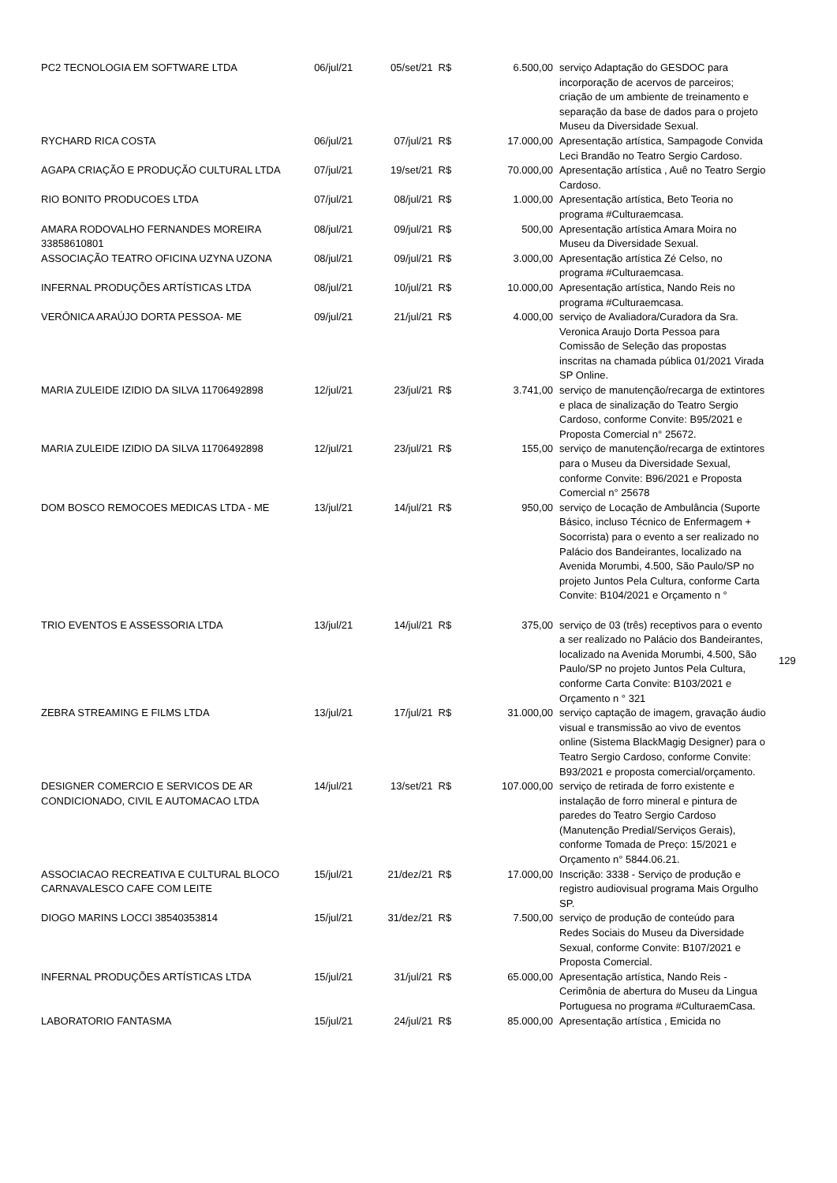| PC2 TECNOLOGIA EM SOFTWARE LTDA | 06/jul/21 | 05/set/21 | R$ | 6.500,00 | serviço Adaptação do GESDOC para incorporação de acervos de parceiros; criação de um ambiente de treinamento e separação da base de dados para o projeto Museu da Diversidade Sexual. |
| RYCHARD RICA COSTA | 06/jul/21 | 07/jul/21 | R$ | 17.000,00 | Apresentação artística, Sampagode Convida Leci Brandão no Teatro Sergio Cardoso. |
| AGAPA CRIAÇÃO E PRODUÇÃO CULTURAL LTDA | 07/jul/21 | 19/set/21 | R$ | 70.000,00 | Apresentação artística , Auê no Teatro Sergio Cardoso. |
| RIO BONITO PRODUCOES LTDA | 07/jul/21 | 08/jul/21 | R$ | 1.000,00 | Apresentação artística, Beto Teoria no programa #Culturaemcasa. |
| AMARA RODOVALHO FERNANDES MOREIRA 33858610801 | 08/jul/21 | 09/jul/21 | R$ | 500,00 | Apresentação artística Amara Moira no Museu da Diversidade Sexual. |
| ASSOCIAÇÃO TEATRO OFICINA UZYNA UZONA | 08/jul/21 | 09/jul/21 | R$ | 3.000,00 | Apresentação artística Zé Celso, no programa #Culturaemcasa. |
| INFERNAL PRODUÇÕES ARTÍSTICAS LTDA | 08/jul/21 | 10/jul/21 | R$ | 10.000,00 | Apresentação artística, Nando Reis no programa #Culturaemcasa. |
| VERÔNICA ARAÚJO DORTA PESSOA- ME | 09/jul/21 | 21/jul/21 | R$ | 4.000,00 | serviço de Avaliadora/Curadora da Sra. Veronica Araujo Dorta Pessoa para Comissão de Seleção das propostas inscritas na chamada pública 01/2021 Virada SP Online. |
| MARIA ZULEIDE IZIDIO DA SILVA 11706492898 | 12/jul/21 | 23/jul/21 | R$ | 3.741,00 | serviço de manutenção/recarga de extintores e placa de sinalização do Teatro Sergio Cardoso, conforme Convite: B95/2021 e Proposta Comercial n° 25672. |
| MARIA ZULEIDE IZIDIO DA SILVA 11706492898 | 12/jul/21 | 23/jul/21 | R$ | 155,00 | serviço de manutenção/recarga de extintores para o Museu da Diversidade Sexual, conforme Convite: B96/2021 e Proposta Comercial n° 25678 |
| DOM BOSCO REMOCOES MEDICAS LTDA - ME | 13/jul/21 | 14/jul/21 | R$ | 950,00 | serviço de Locação de Ambulância (Suporte Básico, incluso Técnico de Enfermagem + Socorrista) para o evento a ser realizado no Palácio dos Bandeirantes, localizado na Avenida Morumbi, 4.500, São Paulo/SP no projeto Juntos Pela Cultura, conforme Carta Convite: B104/2021 e Orçamento n ° |
| TRIO EVENTOS E ASSESSORIA LTDA | 13/jul/21 | 14/jul/21 | R$ | 375,00 | serviço de 03 (três) receptivos para o evento a ser realizado no Palácio dos Bandeirantes, localizado na Avenida Morumbi, 4.500, São Paulo/SP no projeto Juntos Pela Cultura, conforme Carta Convite: B103/2021 e Orçamento n ° 321 |
| ZEBRA STREAMING E FILMS LTDA | 13/jul/21 | 17/jul/21 | R$ | 31.000,00 | serviço captação de imagem, gravação áudio visual e transmissão ao vivo de eventos online (Sistema BlackMagig Designer) para o Teatro Sergio Cardoso, conforme Convite: B93/2021 e proposta comercial/orçamento. |
| DESIGNER COMERCIO E SERVICOS DE AR CONDICIONADO, CIVIL E AUTOMACAO LTDA | 14/jul/21 | 13/set/21 | R$ | 107.000,00 | serviço de retirada de forro existente e instalação de forro mineral e pintura de paredes do Teatro Sergio Cardoso (Manutenção Predial/Serviços Gerais), conforme Tomada de Preço: 15/2021 e Orçamento n° 5844.06.21. |
| ASSOCIACAO RECREATIVA E CULTURAL BLOCO CARNAVALESCO CAFE COM LEITE | 15/jul/21 | 21/dez/21 | R$ | 17.000,00 | Inscrição: 3338 - Serviço de produção e registro audiovisual programa Mais Orgulho SP. |
| DIOGO MARINS LOCCI 38540353814 | 15/jul/21 | 31/dez/21 | R$ | 7.500,00 | serviço de produção de conteúdo para Redes Sociais do Museu da Diversidade Sexual, conforme Convite: B107/2021 e Proposta Comercial. |
| INFERNAL PRODUÇÕES ARTÍSTICAS LTDA | 15/jul/21 | 31/jul/21 | R$ | 65.000,00 | Apresentação artística, Nando Reis - Cerimônia de abertura do Museu da Lingua Portuguesa no programa #CulturaemCasa. |
| LABORATORIO FANTASMA | 15/jul/21 | 24/jul/21 | R$ | 85.000,00 | Apresentação artística , Emicida no |
129